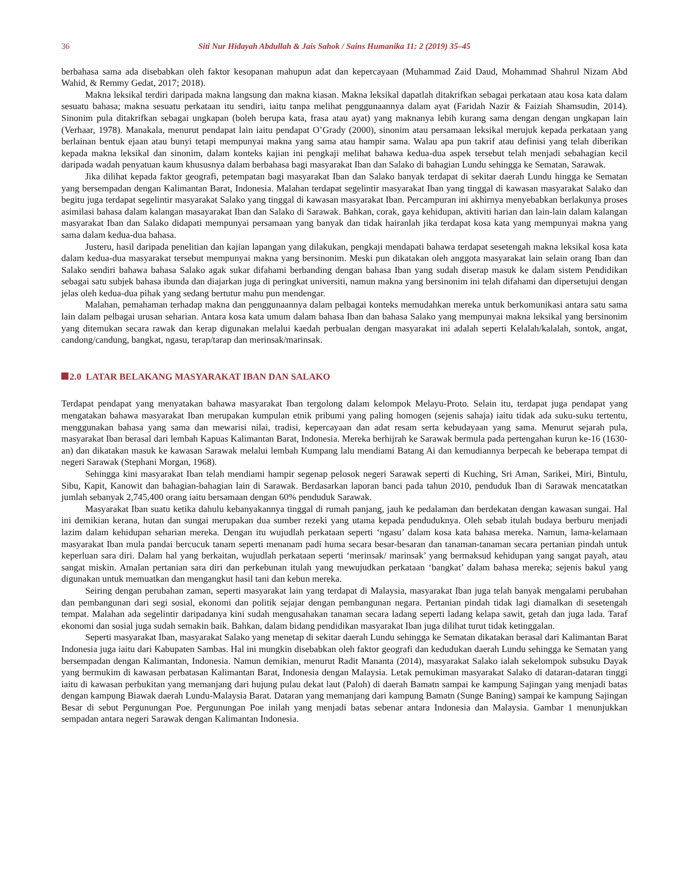36 Siti Nur Hidayah Abdullah & Jais Sahok / Sains Humanika 11: 2 (2019) 35–45
berbahasa sama ada disebabkan oleh faktor kesopanan mahupun adat dan kepercayaan (Muhammad Zaid Daud, Mohammad Shahrul Nizam Abd Wahid, & Remmy Gedat, 2017; 2018).
Makna leksikal terdiri daripada makna langsung dan makna kiasan. Makna leksikal dapatlah ditakrifkan sebagai perkataan atau kosa kata dalam sesuatu bahasa; makna sesuatu perkataan itu sendiri, iaitu tanpa melihat penggunaannya dalam ayat (Faridah Nazir & Faiziah Shamsudin, 2014). Sinonim pula ditakrifkan sebagai ungkapan (boleh berupa kata, frasa atau ayat) yang maknanya lebih kurang sama dengan dengan ungkapan lain (Verhaar, 1978). Manakala, menurut pendapat lain iaitu pendapat O’Grady (2000), sinonim atau persamaan leksikal merujuk kepada perkataan yang berlainan bentuk ejaan atau bunyi tetapi mempunyai makna yang sama atau hampir sama. Walau apa pun takrif atau definisi yang telah diberikan kepada makna leksikal dan sinonim, dalam konteks kajian ini pengkaji melihat bahawa kedua-dua aspek tersebut telah menjadi sebahagian kecil daripada wadah penyatuan kaum khususnya dalam berbahasa bagi masyarakat Iban dan Salako di bahagian Lundu sehingga ke Sematan, Sarawak.
Jika dilihat kepada faktor geografi, petempatan bagi masyarakat Iban dan Salako banyak terdapat di sekitar daerah Lundu hingga ke Sematan yang bersempadan dengan Kalimantan Barat, Indonesia. Malahan terdapat segelintir masyarakat Iban yang tinggal di kawasan masyarakat Salako dan begitu juga terdapat segelintir masyarakat Salako yang tinggal di kawasan masyarakat Iban. Percampuran ini akhirnya menyebabkan berlakunya proses asimilasi bahasa dalam kalangan masayarakat Iban dan Salako di Sarawak. Bahkan, corak, gaya kehidupan, aktiviti harian dan lain-lain dalam kalangan masyarakat Iban dan Salako didapati mempunyai persamaan yang banyak dan tidak hairanlah jika terdapat kosa kata yang mempunyai makna yang sama dalam kedua-dua bahasa.
Justeru, hasil daripada penelitian dan kajian lapangan yang dilakukan, pengkaji mendapati bahawa terdapat sesetengah makna leksikal kosa kata dalam kedua-dua masyarakat tersebut mempunyai makna yang bersinonim. Meski pun dikatakan oleh anggota masyarakat lain selain orang Iban dan Salako sendiri bahawa bahasa Salako agak sukar difahami berbanding dengan bahasa Iban yang sudah diserap masuk ke dalam sistem Pendidikan sebagai satu subjek bahasa ibunda dan diajarkan juga di peringkat universiti, namun makna yang bersinonim ini telah difahami dan dipersetujui dengan jelas oleh kedua-dua pihak yang sedang bertutur mahu pun mendengar.
Malahan, pemahaman terhadap makna dan penggunaannya dalam pelbagai konteks memudahkan mereka untuk berkomunikasi antara satu sama lain dalam pelbagai urusan seharian. Antara kosa kata umum dalam bahasa Iban dan bahasa Salako yang mempunyai makna leksikal yang bersinonim yang ditemukan secara rawak dan kerap digunakan melalui kaedah perbualan dengan masyarakat ini adalah seperti Kelalah/kalalah, sontok, angat, candong/candung, bangkat, ngasu, terap/tarap dan merinsak/marinsak.
2.0 LATAR BELAKANG MASYARAKAT IBAN DAN SALAKO
Terdapat pendapat yang menyatakan bahawa masyarakat Iban tergolong dalam kelompok Melayu-Proto. Selain itu, terdapat juga pendapat yang mengatakan bahawa masyarakat Iban merupakan kumpulan etnik pribumi yang paling homogen (sejenis sahaja) iaitu tidak ada suku-suku tertentu, menggunakan bahasa yang sama dan mewarisi nilai, tradisi, kepercayaan dan adat resam serta kebudayaan yang sama. Menurut sejarah pula, masyarakat Iban berasal dari lembah Kapuas Kalimantan Barat, Indonesia. Mereka berhijrah ke Sarawak bermula pada pertengahan kurun ke-16 (1630-an) dan dikatakan masuk ke kawasan Sarawak melalui lembah Kumpang lalu mendiami Batang Ai dan kemudiannya berpecah ke beberapa tempat di negeri Sarawak (Stephani Morgan, 1968).
Sehingga kini masyarakat Iban telah mendiami hampir segenap pelosok negeri Sarawak seperti di Kuching, Sri Aman, Sarikei, Miri, Bintulu, Sibu, Kapit, Kanowit dan bahagian-bahagian lain di Sarawak. Berdasarkan laporan banci pada tahun 2010, penduduk Iban di Sarawak mencatatkan jumlah sebanyak 2,745,400 orang iaitu bersamaan dengan 60% penduduk Sarawak.
Masyarakat Iban suatu ketika dahulu kebanyakannya tinggal di rumah panjang, jauh ke pedalaman dan berdekatan dengan kawasan sungai. Hal ini demikian kerana, hutan dan sungai merupakan dua sumber rezeki yang utama kepada penduduknya. Oleh sebab itulah budaya berburu menjadi lazim dalam kehidupan seharian mereka. Dengan itu wujudlah perkataan seperti ‘ngasu’ dalam kosa kata bahasa mereka. Namun, lama-kelamaan masyarakat Iban mula pandai bercucuk tanam seperti menanam padi huma secara besar-besaran dan tanaman-tanaman secara pertanian pindah untuk keperluan sara diri. Dalam hal yang berkaitan, wujudlah perkataan seperti ‘merinsak/ marinsak’ yang bermaksud kehidupan yang sangat payah, atau sangat miskin. Amalan pertanian sara diri dan perkebunan itulah yang mewujudkan perkataan ‘bangkat’ dalam bahasa mereka; sejenis bakul yang digunakan untuk memuatkan dan mengangkut hasil tani dan kebun mereka.
Seiring dengan perubahan zaman, seperti masyarakat lain yang terdapat di Malaysia, masyarakat Iban juga telah banyak mengalami perubahan dan pembangunan dari segi sosial, ekonomi dan politik sejajar dengan pembangunan negara. Pertanian pindah tidak lagi diamalkan di sesetengah tempat. Malahan ada segelintir daripadanya kini sudah mengusahakan tanaman secara ladang seperti ladang kelapa sawit, getah dan juga lada. Taraf ekonomi dan sosial juga sudah semakin baik. Bahkan, dalam bidang pendidikan masyarakat Iban juga dilihat turut tidak ketinggalan.
Seperti masyarakat Iban, masyarakat Salako yang menetap di sekitar daerah Lundu sehingga ke Sematan dikatakan berasal dari Kalimantan Barat Indonesia juga iaitu dari Kabupaten Sambas. Hal ini mungkin disebabkan oleh faktor geografi dan kedudukan daerah Lundu sehingga ke Sematan yang bersempadan dengan Kalimantan, Indonesia. Namun demikian, menurut Radit Mananta (2014), masyarakat Salako ialah sekelompok subsuku Dayak yang bermukim di kawasan perbatasan Kalimantan Barat, Indonesia dengan Malaysia. Letak pemukiman masyarakat Salako di dataran-dataran tinggi iaitu di kawasan perbukitan yang memanjang dari hujung pulau dekat laut (Paloh) di daerah Bamatn sampai ke kampung Sajingan yang menjadi batas dengan kampung Biawak daerah Lundu-Malaysia Barat. Dataran yang memanjang dari kampung Bamatn (Sunge Baning) sampai ke kampung Sajingan Besar di sebut Pergunungan Poe. Pergunungan Poe inilah yang menjadi batas sebenar antara Indonesia dan Malaysia. Gambar 1 menunjukkan sempadan antara negeri Sarawak dengan Kalimantan Indonesia.